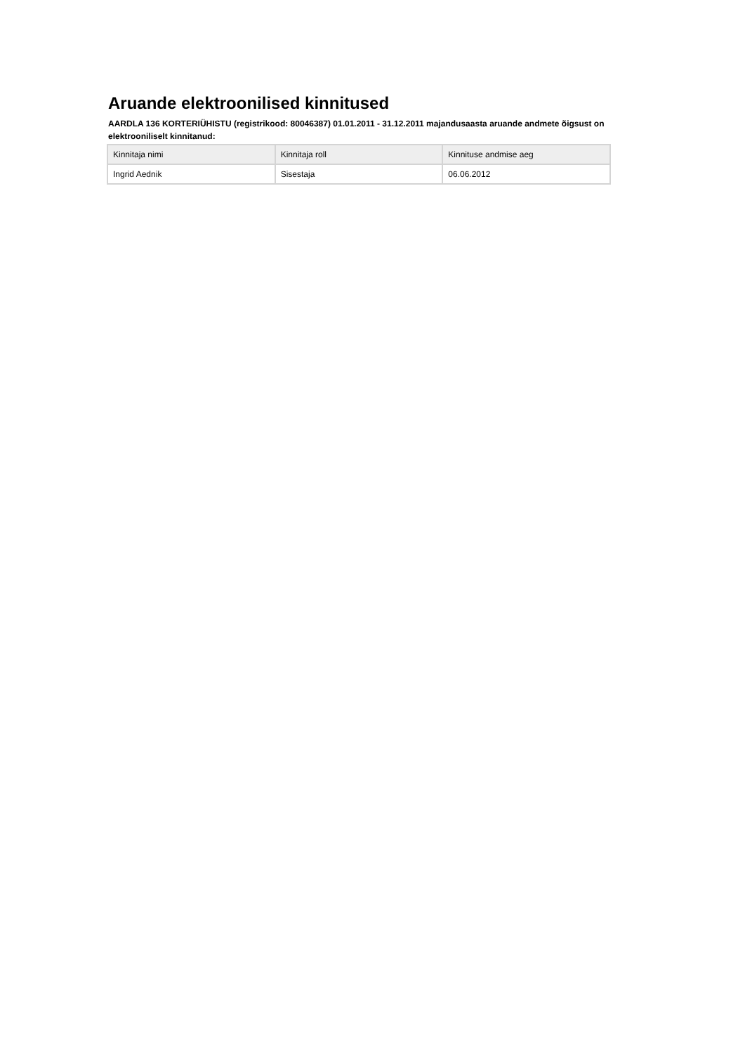Aruande elektroonilised kinnitused
AARDLA 136 KORTERIÜHISTU (registrikood: 80046387) 01.01.2011 - 31.12.2011 majandusaasta aruande andmete õigsust on elektrooniliselt kinnitanud:
| Kinnitaja nimi | Kinnitaja roll | Kinnituse andmise aeg |
| --- | --- | --- |
| Ingrid Aednik | Sisestaja | 06.06.2012 |